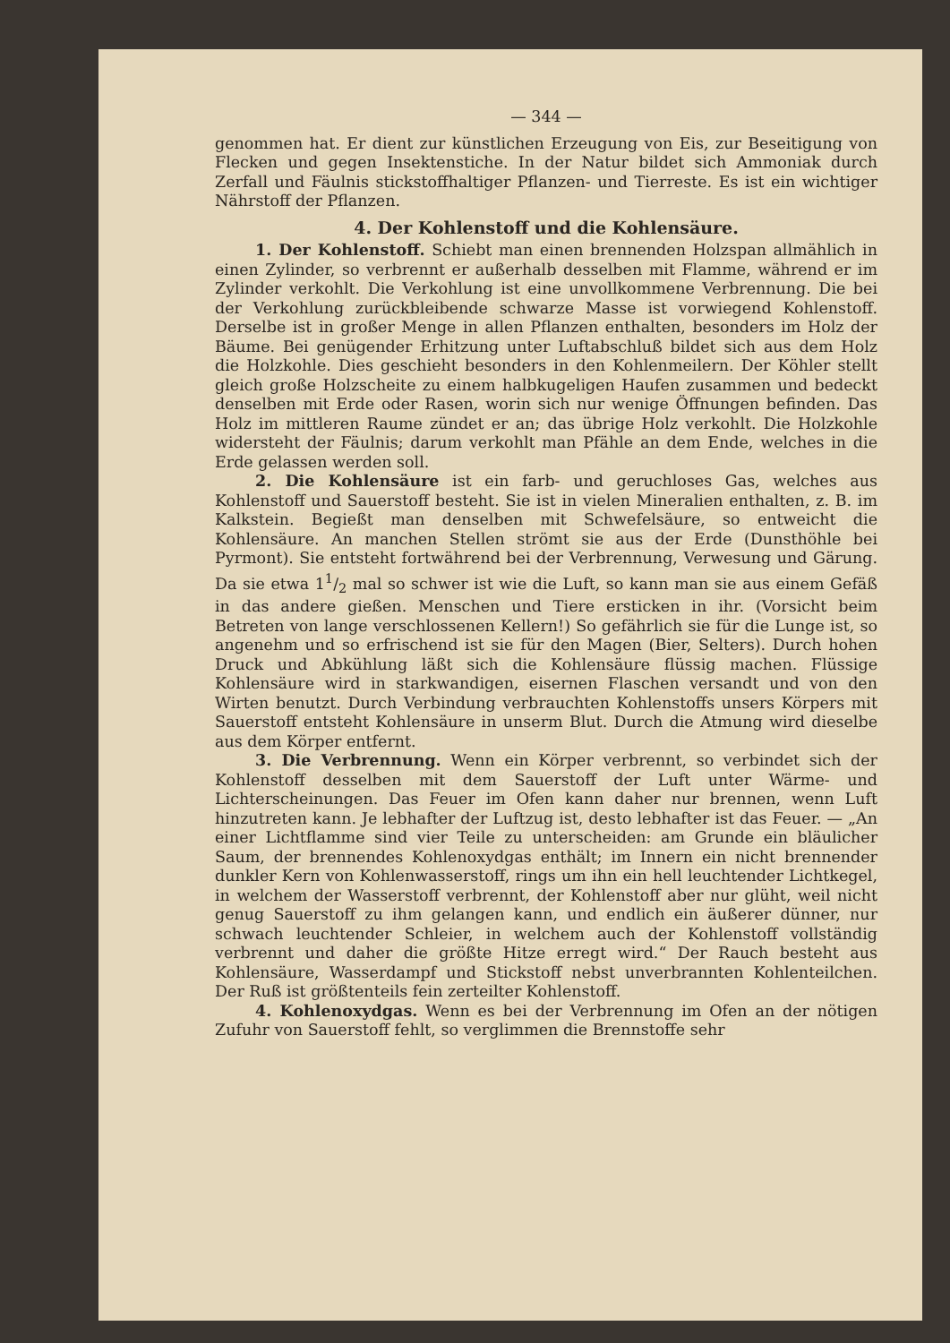— 344 —
genommen hat. Er dient zur künstlichen Erzeugung von Eis, zur Beseitigung von Flecken und gegen Insektenstiche. In der Natur bildet sich Ammoniak durch Zerfall und Fäulnis stickstoffhaltiger Pflanzen- und Tierreste. Es ist ein wichtiger Nährstoff der Pflanzen.
4. Der Kohlenstoff und die Kohlensäure.
1. Der Kohlenstoff. Schiebt man einen brennenden Holzspan allmählich in einen Zylinder, so verbrennt er außerhalb desselben mit Flamme, während er im Zylinder verkohlt. Die Verkohlung ist eine unvollkommene Verbrennung. Die bei der Verkohlung zurückbleibende schwarze Masse ist vorwiegend Kohlenstoff. Derselbe ist in großer Menge in allen Pflanzen enthalten, besonders im Holz der Bäume. Bei genügender Erhitzung unter Luftabschluß bildet sich aus dem Holz die Holzkohle. Dies geschieht besonders in den Kohlenmeilern. Der Köhler stellt gleich große Holzscheite zu einem halbkugeligen Haufen zusammen und bedeckt denselben mit Erde oder Rasen, worin sich nur wenige Öffnungen befinden. Das Holz im mittleren Raume zündet er an; das übrige Holz verkohlt. Die Holzkohle widersteht der Fäulnis; darum verkohlt man Pfähle an dem Ende, welches in die Erde gelassen werden soll.
2. Die Kohlensäure ist ein farb- und geruchloses Gas, welches aus Kohlenstoff und Sauerstoff besteht. Sie ist in vielen Mineralien enthalten, z. B. im Kalkstein. Begießt man denselben mit Schwefelsäure, so entweicht die Kohlensäure. An manchen Stellen strömt sie aus der Erde (Dunsthöhle bei Pyrmont). Sie entsteht fortwährend bei der Verbrennung, Verwesung und Gärung. Da sie etwa 11/2 mal so schwer ist wie die Luft, so kann man sie aus einem Gefäß in das andere gießen. Menschen und Tiere ersticken in ihr. (Vorsicht beim Betreten von lange verschlossenen Kellern!) So gefährlich sie für die Lunge ist, so angenehm und so erfrischend ist sie für den Magen (Bier, Selters). Durch hohen Druck und Abkühlung läßt sich die Kohlensäure flüssig machen. Flüssige Kohlensäure wird in starkwandigen, eisernen Flaschen versandt und von den Wirten benutzt. Durch Verbindung verbrauchten Kohlenstoffs unsers Körpers mit Sauerstoff entsteht Kohlensäure in unserm Blut. Durch die Atmung wird dieselbe aus dem Körper entfernt.
3. Die Verbrennung. Wenn ein Körper verbrennt, so verbindet sich der Kohlenstoff desselben mit dem Sauerstoff der Luft unter Wärme- und Lichterscheinungen. Das Feuer im Ofen kann daher nur brennen, wenn Luft hinzutreten kann. Je lebhafter der Luftzug ist, desto lebhafter ist das Feuer. — „An einer Lichtflamme sind vier Teile zu unterscheiden: am Grunde ein bläulicher Saum, der brennendes Kohlenoxydgas enthält; im Innern ein nicht brennender dunkler Kern von Kohlenwasserstoff, rings um ihn ein hell leuchtender Lichtkegel, in welchem der Wasserstoff verbrennt, der Kohlenstoff aber nur glüht, weil nicht genug Sauerstoff zu ihm gelangen kann, und endlich ein äußerer dünner, nur schwach leuchtender Schleier, in welchem auch der Kohlenstoff vollständig verbrennt und daher die größte Hitze erregt wird.“ Der Rauch besteht aus Kohlensäure, Wasserdampf und Stickstoff nebst unverbrannten Kohlenteilchen. Der Ruß ist größtenteils fein zerteilter Kohlenstoff.
4. Kohlenoxydgas. Wenn es bei der Verbrennung im Ofen an der nötigen Zufuhr von Sauerstoff fehlt, so verglimmen die Brennstoffe sehr